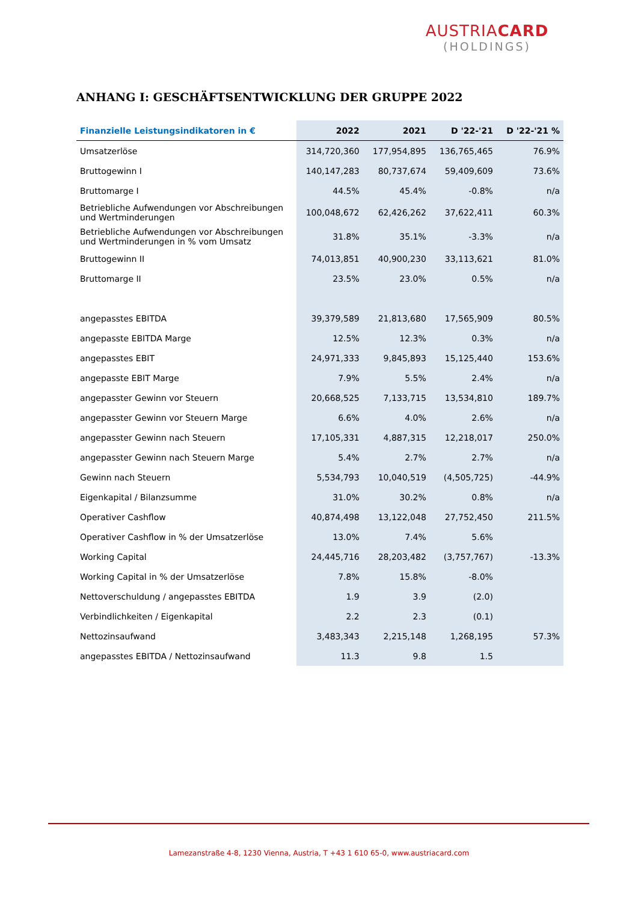AUSTRIACARD
(HOLDINGS)
ANHANG I: GESCHÄFTSENTWICKLUNG DER GRUPPE 2022
| Finanzielle Leistungsindikatoren in € | 2022 | 2021 | D '22-'21 | D '22-'21 % |
| --- | --- | --- | --- | --- |
| Umsatzerlöse | 314,720,360 | 177,954,895 | 136,765,465 | 76.9% |
| Bruttogewinn I | 140,147,283 | 80,737,674 | 59,409,609 | 73.6% |
| Bruttomarge I | 44.5% | 45.4% | -0.8% | n/a |
| Betriebliche Aufwendungen vor Abschreibungen und Wertminderungen | 100,048,672 | 62,426,262 | 37,622,411 | 60.3% |
| Betriebliche Aufwendungen vor Abschreibungen und Wertminderungen in % vom Umsatz | 31.8% | 35.1% | -3.3% | n/a |
| Bruttogewinn II | 74,013,851 | 40,900,230 | 33,113,621 | 81.0% |
| Bruttomarge II | 23.5% | 23.0% | 0.5% | n/a |
| angepasstes EBITDA | 39,379,589 | 21,813,680 | 17,565,909 | 80.5% |
| angepasste EBITDA Marge | 12.5% | 12.3% | 0.3% | n/a |
| angepasstes EBIT | 24,971,333 | 9,845,893 | 15,125,440 | 153.6% |
| angepasste EBIT Marge | 7.9% | 5.5% | 2.4% | n/a |
| angepasster Gewinn vor Steuern | 20,668,525 | 7,133,715 | 13,534,810 | 189.7% |
| angepasster Gewinn vor Steuern Marge | 6.6% | 4.0% | 2.6% | n/a |
| angepasster Gewinn nach Steuern | 17,105,331 | 4,887,315 | 12,218,017 | 250.0% |
| angepasster Gewinn nach Steuern Marge | 5.4% | 2.7% | 2.7% | n/a |
| Gewinn nach Steuern | 5,534,793 | 10,040,519 | (4,505,725) | -44.9% |
| Eigenkapital / Bilanzsumme | 31.0% | 30.2% | 0.8% | n/a |
| Operativer Cashflow | 40,874,498 | 13,122,048 | 27,752,450 | 211.5% |
| Operativer Cashflow in % der Umsatzerlöse | 13.0% | 7.4% | 5.6% | |
| Working Capital | 24,445,716 | 28,203,482 | (3,757,767) | -13.3% |
| Working Capital in % der Umsatzerlöse | 7.8% | 15.8% | -8.0% | |
| Nettoverschuldung / angepasstes EBITDA | 1.9 | 3.9 | (2.0) | |
| Verbindlichkeiten / Eigenkapital | 2.2 | 2.3 | (0.1) | |
| Nettozinsaufwand | 3,483,343 | 2,215,148 | 1,268,195 | 57.3% |
| angepasstes EBITDA / Nettozinsaufwand | 11.3 | 9.8 | 1.5 | |
Lamezanstraße 4-8, 1230 Vienna, Austria, T +43 1 610 65-0, www.austriacard.com